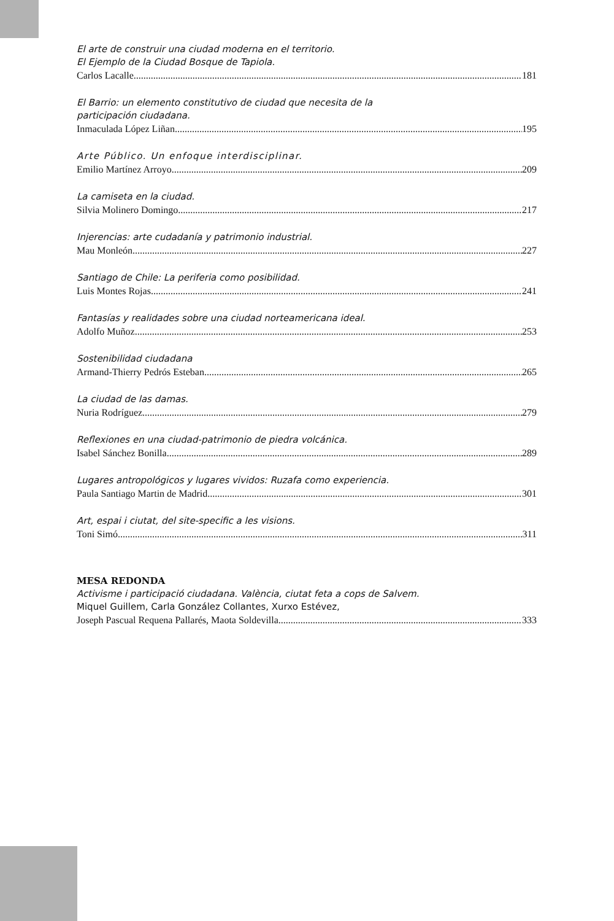El arte de construir una ciudad moderna en el territorio.
El Ejemplo de la Ciudad Bosque de Tapiola.
Carlos Lacalle 181
El Barrio: un elemento constitutivo de ciudad que necesita de la
participación ciudadana.
Inmaculada López Liñan 195
Arte Público. Un enfoque interdisciplinar.
Emilio Martínez Arroyo 209
La camiseta en la ciudad.
Silvia Molinero Domingo 217
Injerencias: arte cudadanía y patrimonio industrial.
Mau Monleón 227
Santiago de Chile: La periferia como posibilidad.
Luis Montes Rojas 241
Fantasías y realidades sobre una ciudad norteamericana ideal.
Adolfo Muñoz 253
Sostenibilidad ciudadana
Armand-Thierry Pedrós Esteban 265
La ciudad de las damas.
Nuria Rodríguez 279
Reflexiones en una ciudad-patrimonio de piedra volcánica.
Isabel Sánchez Bonilla 289
Lugares antropológicos y lugares vividos: Ruzafa como experiencia.
Paula Santiago Martin de Madrid 301
Art, espai i ciutat, del site-specific a les visions.
Toni Simó 311
MESA REDONDA
Activisme i participació ciudadana. València, ciutat feta a cops de Salvem.
Miquel Guillem, Carla González Collantes, Xurxo Estévez,
Joseph Pascual Requena Pallarés, Maota Soldevilla 333